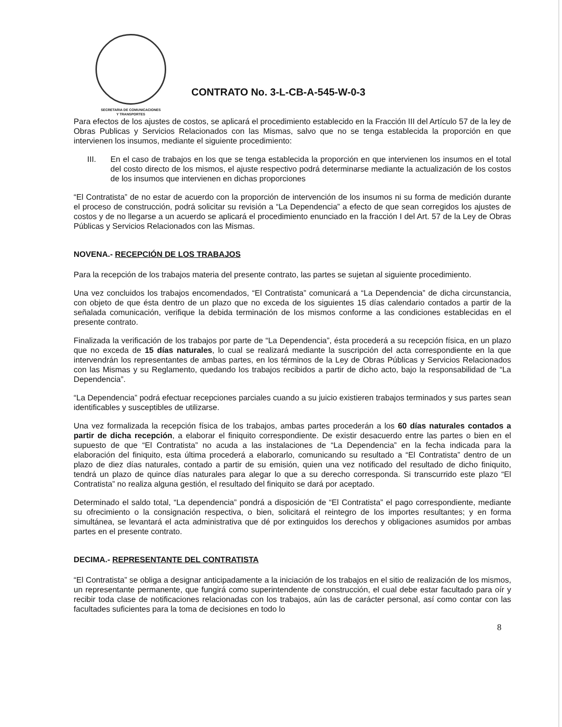SECRETARIA DE COMUNICACIONES
Y TRANSPORTES
CONTRATO No. 3-L-CB-A-545-W-0-3
Para efectos de los ajustes de costos, se aplicará el procedimiento establecido en la Fracción III del Artículo 57 de la ley de Obras Publicas y Servicios Relacionados con las Mismas, salvo que no se tenga establecida la proporción en que intervienen los insumos, mediante el siguiente procedimiento:
III. En el caso de trabajos en los que se tenga establecida la proporción en que intervienen los insumos en el total del costo directo de los mismos, el ajuste respectivo podrá determinarse mediante la actualización de los costos de los insumos que intervienen en dichas proporciones
“El Contratista” de no estar de acuerdo con la proporción de intervención de los insumos ni su forma de medición durante el proceso de construcción, podrá solicitar su revisión a “La Dependencia” a efecto de que sean corregidos los ajustes de costos y de no llegarse a un acuerdo se aplicará el procedimiento enunciado en la fracción I del Art. 57 de la Ley de Obras Públicas y Servicios Relacionados con las Mismas.
NOVENA.- RECEPCIÓN DE LOS TRABAJOS
Para la recepción de los trabajos materia del presente contrato, las partes se sujetan al siguiente procedimiento.
Una vez concluidos los trabajos encomendados, “El Contratista” comunicará a “La Dependencia” de dicha circunstancia, con objeto de que ésta dentro de un plazo que no exceda de los siguientes 15 días calendario contados a partir de la señalada comunicación, verifique la debida terminación de los mismos conforme a las condiciones establecidas en el presente contrato.
Finalizada la verificación de los trabajos por parte de “La Dependencia”, ésta procederá a su recepción física, en un plazo que no exceda de 15 días naturales, lo cual se realizará mediante la suscripción del acta correspondiente en la que intervendrán los representantes de ambas partes, en los términos de la Ley de Obras Públicas y Servicios Relacionados con las Mismas y su Reglamento, quedando los trabajos recibidos a partir de dicho acto, bajo la responsabilidad de “La Dependencia”.
“La Dependencia” podrá efectuar recepciones parciales cuando a su juicio existieren trabajos terminados y sus partes sean identificables y susceptibles de utilizarse.
Una vez formalizada la recepción física de los trabajos, ambas partes procederán a los 60 días naturales contados a partir de dicha recepción, a elaborar el finiquito correspondiente. De existir desacuerdo entre las partes o bien en el supuesto de que “El Contratista” no acuda a las instalaciones de “La Dependencia” en la fecha indicada para la elaboración del finiquito, esta última procederá a elaborarlo, comunicando su resultado a “El Contratista” dentro de un plazo de diez días naturales, contado a partir de su emisión, quien una vez notificado del resultado de dicho finiquito, tendrá un plazo de quince días naturales para alegar lo que a su derecho corresponda. Si transcurrido este plazo “El Contratista” no realiza alguna gestión, el resultado del finiquito se dará por aceptado.
Determinado el saldo total, “La dependencia” pondrá a disposición de “El Contratista” el pago correspondiente, mediante su ofrecimiento o la consignación respectiva, o bien, solicitará el reintegro de los importes resultantes; y en forma simultánea, se levantará el acta administrativa que dé por extinguidos los derechos y obligaciones asumidos por ambas partes en el presente contrato.
DECIMA.- REPRESENTANTE DEL CONTRATISTA
“El Contratista” se obliga a designar anticipadamente a la iniciación de los trabajos en el sitio de realización de los mismos, un representante permanente, que fungirá como superintendente de construcción, el cual debe estar facultado para oír y recibir toda clase de notificaciones relacionadas con los trabajos, aún las de carácter personal, así como contar con las facultades suficientes para la toma de decisiones en todo lo
8